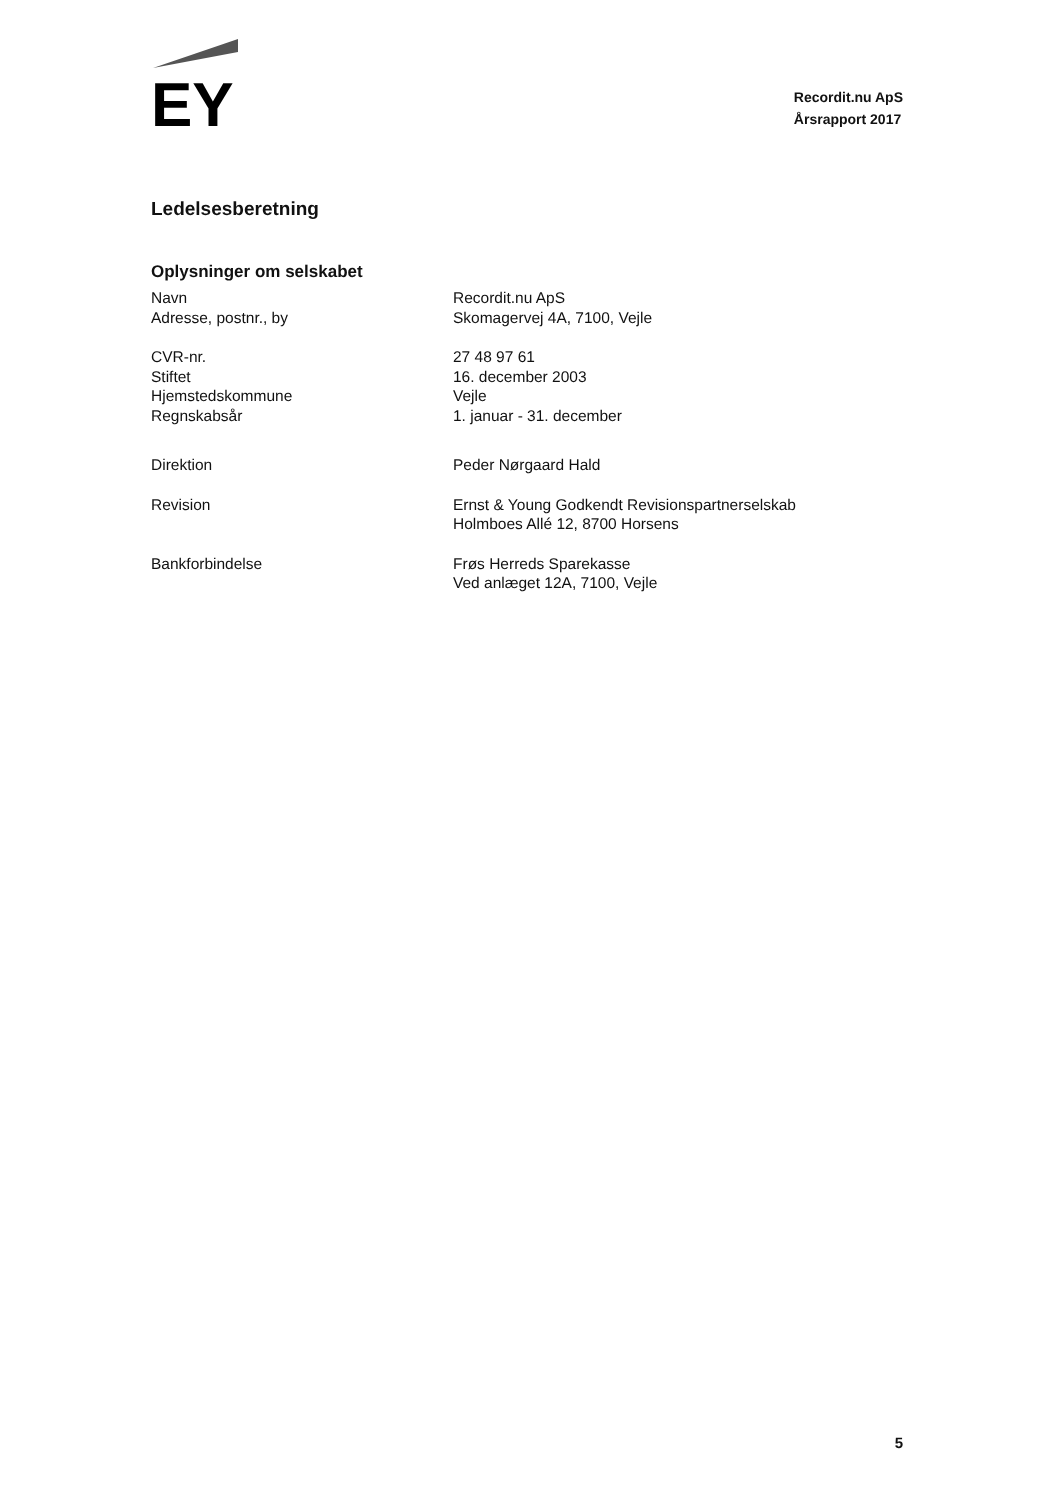EY
Recordit.nu ApS
Årsrapport 2017
Ledelsesberetning
Oplysninger om selskabet
| Navn | Recordit.nu ApS |
| Adresse, postnr., by | Skomagervej 4A, 7100, Vejle |
| CVR-nr. | 27 48 97 61 |
| Stiftet | 16. december 2003 |
| Hjemstedskommune | Vejle |
| Regnskabsår | 1. januar - 31. december |
| Direktion | Peder Nørgaard Hald |
| Revision | Ernst & Young Godkendt Revisionspartnerselskab Holmboes Allé 12, 8700 Horsens |
| Bankforbindelse | Frøs Herreds Sparekasse Ved anlæget 12A, 7100, Vejle |
5